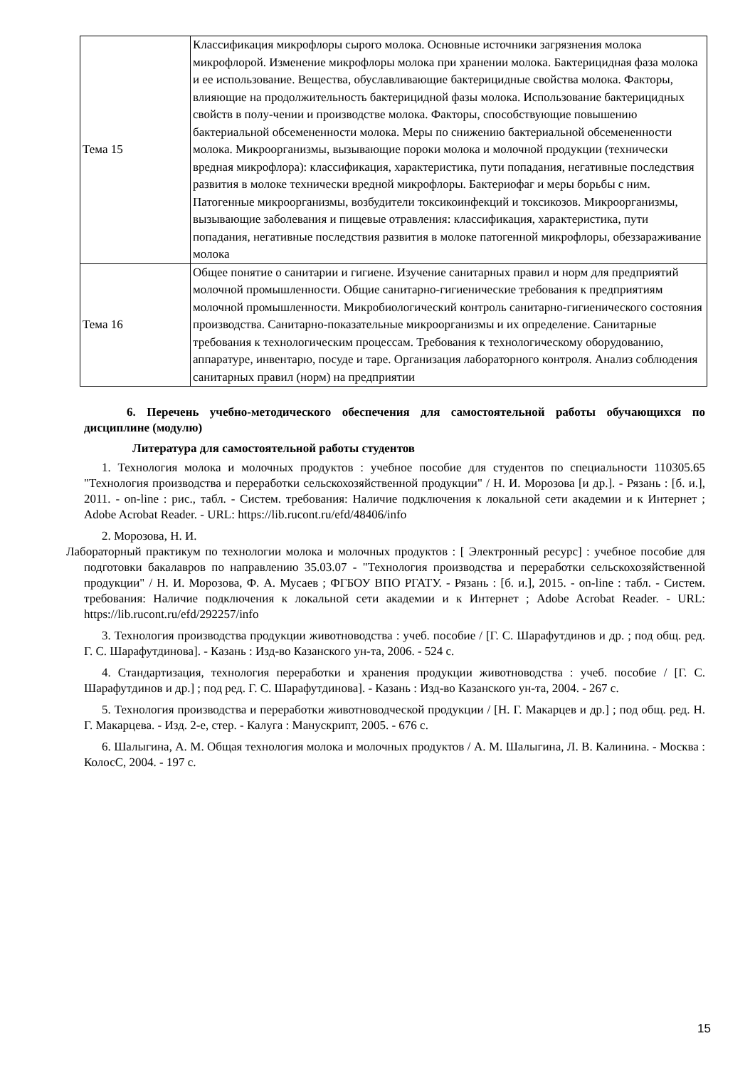| Тема 15 | Классификация микрофлоры сырого молока. Основные источники загрязнения молока микрофлорой. Изменение микрофлоры молока при хранении молока. Бактерицидная фаза молока и ее использование. Вещества, обуславливающие бактерицидные свойства молока. Факторы, влияющие на продолжительность бактерицидной фазы молока. Использование бактерицидных свойств в полу-чении и производстве молока. Факторы, способствующие повышению бактериальной обсемененности молока. Меры по снижению бактериальной обсемененности молока. Микроорганизмы, вызывающие пороки молока и молочной продукции (технически вредная микрофлора): классификация, характеристика, пути попадания, негативные последствия развития в молоке технически вредной микрофлоры. Бактериофаг и меры борьбы с ним. Патогенные микроорганизмы, возбудители токсикоинфекций и токсикозов. Микроорганизмы, вызывающие заболевания и пищевые отравления: классификация, характеристика, пути попадания, негативные последствия развития в молоке патогенной микрофлоры, обеззараживание молока |
| Тема 16 | Общее понятие о санитарии и гигиене. Изучение санитарных правил и норм для предприятий молочной промышленности. Общие санитарно-гигиенические требования к предприятиям молочной промышленности. Микробиологический контроль санитарно-гигиенического состояния производства. Санитарно-показательные микроорганизмы и их определение. Санитарные требования к технологическим процессам. Требования к технологическому оборудованию, аппаратуре, инвентарю, посуде и таре. Организация лабораторного контроля. Анализ соблюдения санитарных правил (норм) на предприятии |
6. Перечень учебно-методического обеспечения для самостоятельной работы обучающихся по дисциплине (модулю)
Литература для самостоятельной работы студентов
1. Технология молока и молочных продуктов : учебное пособие для студентов по специальности 110305.65 "Технология производства и переработки сельскохозяйственной продукции" / Н. И. Морозова [и др.]. - Рязань : [б. и.], 2011. - on-line : рис., табл. - Систем. требования: Наличие подключения к локальной сети академии и к Интернет ; Adobe Acrobat Reader. - URL: https://lib.rucont.ru/efd/48406/info
2. Морозова, Н. И.
Лабораторный практикум по технологии молока и молочных продуктов : [ Электронный ресурс] : учебное пособие для подготовки бакалавров по направлению 35.03.07 - "Технология производства и переработки сельскохозяйственной продукции" / Н. И. Морозова, Ф. А. Мусаев ; ФГБОУ ВПО РГАТУ. - Рязань : [б. и.], 2015. - on-line : табл. - Систем. требования: Наличие подключения к локальной сети академии и к Интернет ; Adobe Acrobat Reader. - URL: https://lib.rucont.ru/efd/292257/info
3. Технология производства продукции животноводства : учеб. пособие / [Г. С. Шарафутдинов и др. ; под общ. ред. Г. С. Шарафутдинова]. - Казань : Изд-во Казанского ун-та, 2006. - 524 с.
4. Стандартизация, технология переработки и хранения продукции животноводства : учеб. пособие / [Г. С. Шарафутдинов и др.] ; под ред. Г. С. Шарафутдинова]. - Казань : Изд-во Казанского ун-та, 2004. - 267 с.
5. Технология производства и переработки животноводческой продукции / [Н. Г. Макарцев и др.] ; под общ. ред. Н. Г. Макарцева. - Изд. 2-е, стер. - Калуга : Манускрипт, 2005. - 676 с.
6. Шалыгина, А. М. Общая технология молока и молочных продуктов / А. М. Шалыгина, Л. В. Калинина. - Москва : КолосС, 2004. - 197 с.
15